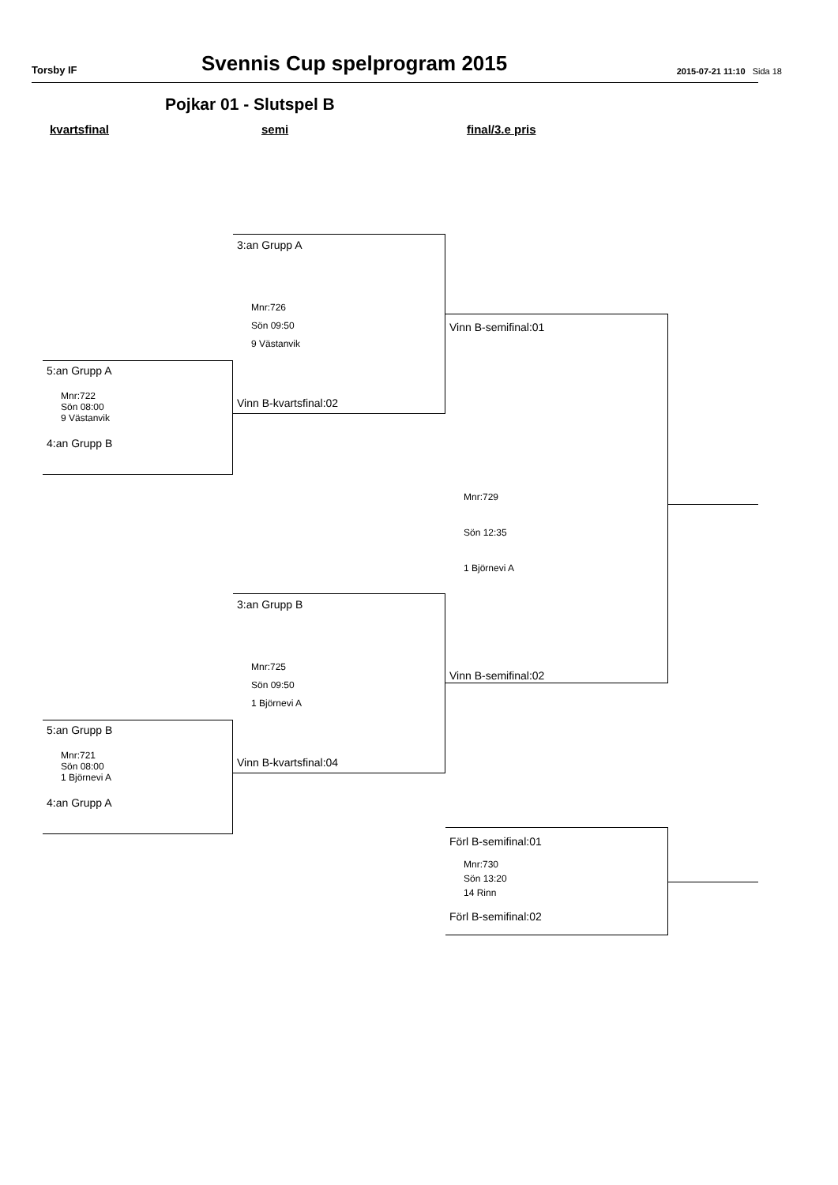Torsby IF Svennis Cup spelprogram 2015 2015-07-21 11:10 Sida 18
Pojkar 01 - Slutspel B
kvartsfinal semi final/3.e pris
5:an Grupp A
Mnr:722
Sön 08:00
9 Västanvik
4:an Grupp B
5:an Grupp B
Mnr:721
Sön 08:00
1 Björnevi A
4:an Grupp A
3:an Grupp A
Mnr:726
Sön 09:50
9 Västanvik
Vinn B-kvartsfinal:02
3:an Grupp B
Mnr:725
Sön 09:50
1 Björnevi A
Vinn B-kvartsfinal:04
Vinn B-semifinal:01
Mnr:729
Sön 12:35
1 Björnevi A
Vinn B-semifinal:02
Förl B-semifinal:01
Mnr:730
Sön 13:20
14 Rinn
Förl B-semifinal:02